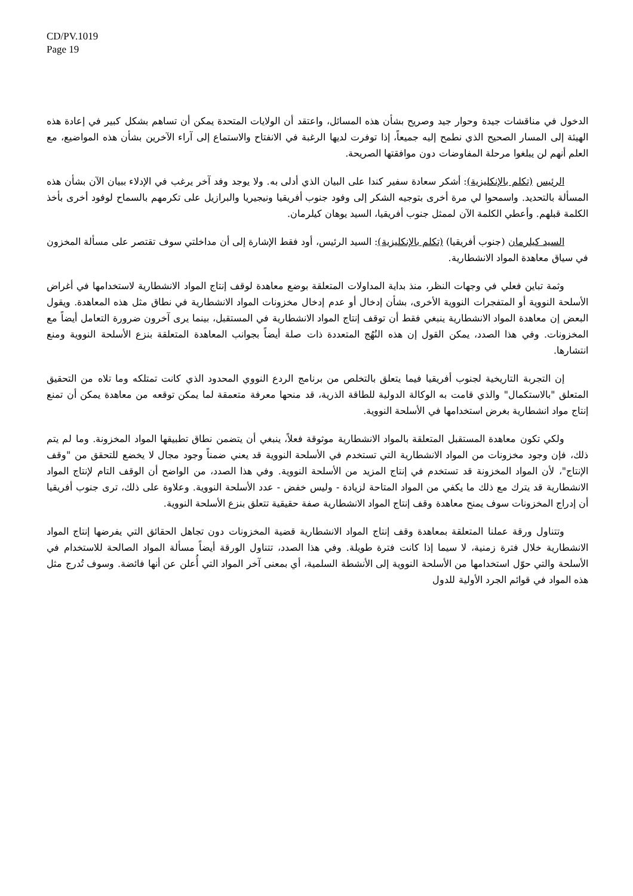CD/PV.1019
Page 19
الدخول في مناقشات جيدة وحوار جيد وصريح بشأن هذه المسائل، واعتقد أن الولايات المتحدة يمكن أن تساهم بشكل كبير في إعادة هذه الهيئة إلى المسار الصحيح الذي نطمح إليه جميعاً، إذا توفرت لديها الرغبة في الانفتاح والاستماع إلى آراء الآخرين بشأن هذه المواضيع، مع العلم أنهم لن يبلغوا مرحلة المفاوضات دون موافقتها الصريحة.
الرئيس (تكلم بالإنكليزية): أشكر سعادة سفير كندا على البيان الذي أدلى به. ولا يوجد وفد آخر يرغب في الإدلاء ببيان الآن بشأن هذه المسألة بالتحديد. واسمحوا لي مرة أخرى بتوجيه الشكر إلى وفود جنوب أفريقيا ونيجيريا والبرازيل على تكرمهم بالسماح لوفود أخرى بأخذ الكلمة قبلهم. وأعطي الكلمة الآن لممثل جنوب أفريقيا، السيد يوهان كيلرمان.
السيد كيلرمان (جنوب أفريقيا) (تكلم بالإنكليزية): السيد الرئيس، أود فقط الإشارة إلى أن مداخلتي سوف تقتصر على مسألة المخزون في سياق معاهدة المواد الانشطارية.
وثمة تباين فعلي في وجهات النظر، منذ بداية المداولات المتعلقة بوضع معاهدة لوقف إنتاج المواد الانشطارية لاستخدامها في أغراض الأسلحة النووية أو المتفجرات النووية الأخرى، بشأن إدخال أو عدم إدخال مخزونات المواد الانشطارية في نطاق مثل هذه المعاهدة. ويقول البعض إن معاهدة المواد الانشطارية ينبغي فقط أن توقف إنتاج المواد الانشطارية في المستقبل، بينما يرى آخرون ضرورة التعامل أيضاً مع المخزونات. وفي هذا الصدد، يمكن القول إن هذه النُهُج المتعددة ذات صلة أيضاً بجوانب المعاهدة المتعلقة بنزع الأسلحة النووية ومنع انتشارها.
إن التجربة التاريخية لجنوب أفريقيا فيما يتعلق بالتخلص من برنامج الردع النووي المحدود الذي كانت تمتلكه وما تلاه من التحقيق المتعلق "بالاستكمال" والذي قامت به الوكالة الدولية للطاقة الذرية، قد منحها معرفة متعمقة لما يمكن توقعه من معاهدة يمكن أن تمنع إنتاج مواد انشطارية بغرض استخدامها في الأسلحة النووية.
ولكي تكون معاهدة المستقبل المتعلقة بالمواد الانشطارية موثوقة فعلاً، ينبغي أن يتضمن نطاق تطبيقها المواد المخزونة. وما لم يتم ذلك، فإن وجود مخزونات من المواد الانشطارية التي تستخدم في الأسلحة النووية قد يعني ضمناً وجود مجال لا يخضع للتحقق من "وقف الإنتاج"، لأن المواد المخزونة قد تستخدم في إنتاج المزيد من الأسلحة النووية. وفي هذا الصدد، من الواضح أن الوقف التام لإنتاج المواد الانشطارية قد يترك مع ذلك ما يكفي من المواد المتاحة لزيادة - وليس خفض - عدد الأسلحة النووية. وعلاوة على ذلك، ترى جنوب أفريقيا أن إدراج المخزونات سوف يمنح معاهدة وقف إنتاج المواد الانشطارية صفة حقيقية تتعلق بنزع الأسلحة النووية.
وتتناول ورقة عملنا المتعلقة بمعاهدة وقف إنتاج المواد الانشطارية قضية المخزونات دون تجاهل الحقائق التي يفرضها إنتاج المواد الانشطارية خلال فترة زمنية، لا سيما إذا كانت فترة طويلة. وفي هذا الصدد، تتناول الورقة أيضاً مسألة المواد الصالحة للاستخدام في الأسلحة والتي حوّل استخدامها من الأسلحة النووية إلى الأنشطة السلمية، أي بمعنى آخر المواد التي أُعلن عن أنها فائضة. وسوف تُدرج مثل هذه المواد في قوائم الجرد الأولية للدول